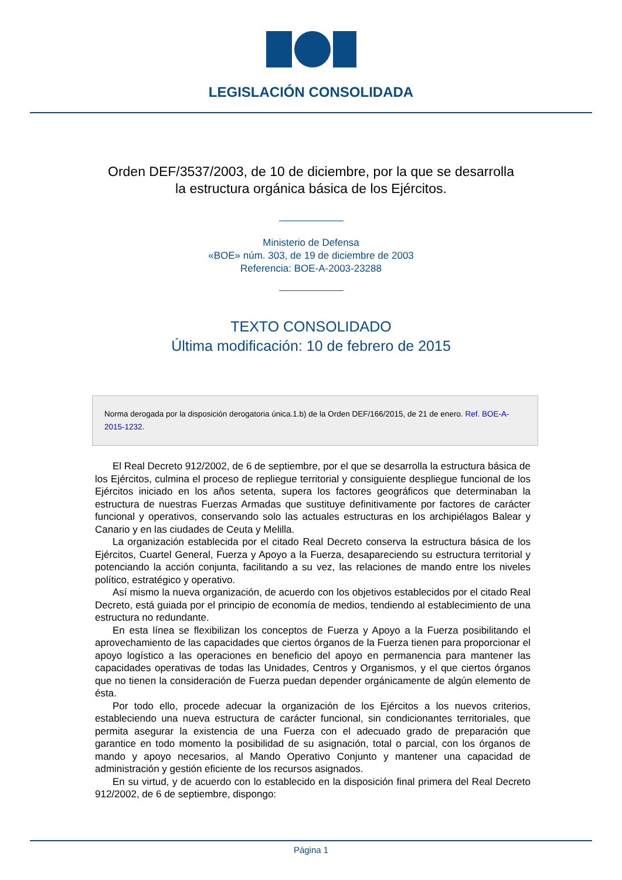LEGISLACIÓN CONSOLIDADA
Orden DEF/3537/2003, de 10 de diciembre, por la que se desarrolla
la estructura orgánica básica de los Ejércitos.
Ministerio de Defensa
«BOE» núm. 303, de 19 de diciembre de 2003
Referencia: BOE-A-2003-23288
TEXTO CONSOLIDADO
Última modificación: 10 de febrero de 2015
Norma derogada por la disposición derogatoria única.1.b) de la Orden DEF/166/2015, de 21 de enero. Ref. BOE-A-2015-1232.
El Real Decreto 912/2002, de 6 de septiembre, por el que se desarrolla la estructura básica de los Ejércitos, culmina el proceso de repliegue territorial y consiguiente despliegue funcional de los Ejércitos iniciado en los años setenta, supera los factores geográficos que determinaban la estructura de nuestras Fuerzas Armadas que sustituye definitivamente por factores de carácter funcional y operativos, conservando solo las actuales estructuras en los archipiélagos Balear y Canario y en las ciudades de Ceuta y Melilla.
La organización establecida por el citado Real Decreto conserva la estructura básica de los Ejércitos, Cuartel General, Fuerza y Apoyo a la Fuerza, desapareciendo su estructura territorial y potenciando la acción conjunta, facilitando a su vez, las relaciones de mando entre los niveles político, estratégico y operativo.
Así mismo la nueva organización, de acuerdo con los objetivos establecidos por el citado Real Decreto, está guiada por el principio de economía de medios, tendiendo al establecimiento de una estructura no redundante.
En esta línea se flexibilizan los conceptos de Fuerza y Apoyo a la Fuerza posibilitando el aprovechamiento de las capacidades que ciertos órganos de la Fuerza tienen para proporcionar el apoyo logístico a las operaciones en beneficio del apoyo en permanencia para mantener las capacidades operativas de todas las Unidades, Centros y Organismos, y el que ciertos órganos que no tienen la consideración de Fuerza puedan depender orgánicamente de algún elemento de ésta.
Por todo ello, procede adecuar la organización de los Ejércitos a los nuevos criterios, estableciendo una nueva estructura de carácter funcional, sin condicionantes territoriales, que permita asegurar la existencia de una Fuerza con el adecuado grado de preparación que garantice en todo momento la posibilidad de su asignación, total o parcial, con los órganos de mando y apoyo necesarios, al Mando Operativo Conjunto y mantener una capacidad de administración y gestión eficiente de los recursos asignados.
En su virtud, y de acuerdo con lo establecido en la disposición final primera del Real Decreto 912/2002, de 6 de septiembre, dispongo:
Página 1